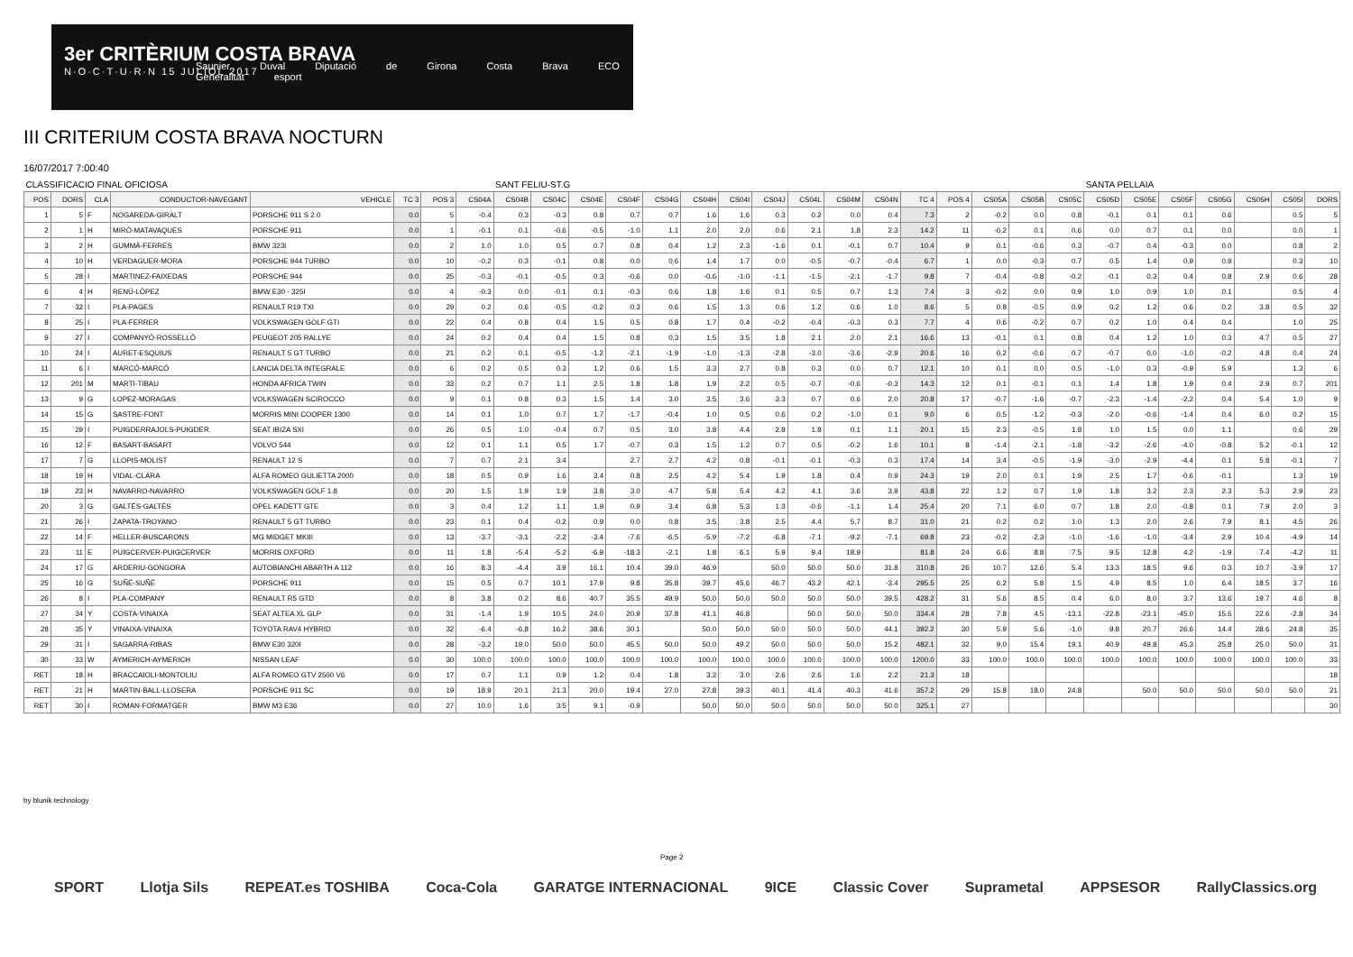3er CRITÈRIUM COSTA BRAVA
N·O·C·T·U·R·N 15 JULIOL 2017
Saunier Duval Diputació de Girona Costa Brava ECO Generalitat esport
III CRITERIUM COSTA BRAVA NOCTURN
16/07/2017 7:00:40
| CLASSIFICACIO FINAL OFICIOSA | | | | | | | | SANT FELIU-ST.G | | | | | | | | | | | | | | | | SANTA PELLAIA | | | | | | |
| POS | DORS | CLA | CONDUCTOR-NAVEGANT | VEHICLE | TC 3 | POS 3 | CS04A | CS04B | CS04C | CS04E | CS04F | CS04G | CS04H | CS04I | CS04J | CS04L | CS04M | CS04N | TC 4 | POS 4 | CS05A | CS05B | CS05C | CS05D | CS05E | CS05F | CS05G | CS05H | CS05I | DORS |
| 1 | 5 | F | NOGAREDA-GIRALT | PORSCHE 911 S 2.0 | 0.0 | 5 | -0.4 | 0.3 | -0.3 | 0.8 | 0.7 | 0.7 | 1.6 | 1.6 | 0.3 | 0.2 | 0.0 | 0.4 | 7.3 | 2 | -0.2 | 0.0 | 0.8 | -0.1 | 0.1 | 0.1 | 0.6 | | 0.5 | 5 |
| 2 | 1 | H | MIRÓ-MATAVAQUES | PORSCHE 911 | 0.0 | 1 | -0.1 | 0.1 | -0.6 | -0.5 | -1.0 | 1.1 | 2.0 | 2.0 | 0.6 | 2.1 | 1.8 | 2.3 | 14.2 | 11 | -0.2 | 0.1 | 0.6 | 0.0 | 0.7 | 0.1 | 0.0 | | 0.0 | 1 |
| 3 | 2 | H | GUMMÀ-FERRES | BMW 323I | 0.0 | 2 | 1.0 | 1.0 | 0.5 | 0.7 | 0.8 | 0.4 | 1.2 | 2.3 | -1.6 | 0.1 | -0.1 | 0.7 | 10.4 | 9 | 0.1 | -0.6 | 0.3 | -0.7 | 0.4 | -0.3 | 0.0 | | 0.8 | 2 |
| 4 | 10 | H | VERDAGUER-MORA | PORSCHE 944 TURBO | 0.0 | 10 | -0.2 | 0.3 | -0.1 | 0.8 | 0.0 | 0.6 | 1.4 | 1.7 | 0.0 | -0.5 | -0.7 | -0.4 | 6.7 | 1 | 0.0 | -0.3 | 0.7 | 0.5 | 1.4 | 0.9 | 0.9 | | 0.3 | 10 |
| 5 | 28 | I | MARTINEZ-FAIXEDAS | PORSCHE 944 | 0.0 | 25 | -0.3 | -0.1 | -0.5 | 0.3 | -0.6 | 0.0 | -0.6 | -1.0 | -1.1 | -1.5 | -2.1 | -1.7 | 9.8 | 7 | -0.4 | -0.8 | -0.2 | -0.1 | 0.3 | 0.4 | 0.8 | 2.9 | 0.6 | 28 |
| 6 | 4 | H | RENÚ-LÓPEZ | BMW E30 - 325I | 0.0 | 4 | -0.3 | 0.0 | -0.1 | 0.1 | -0.3 | 0.6 | 1.8 | 1.6 | 0.1 | 0.5 | 0.7 | 1.3 | 7.4 | 3 | -0.2 | 0.0 | 0.9 | 1.0 | 0.9 | 1.0 | 0.1 | | 0.5 | 4 |
| 7 | 32 | I | PLA-PAGES | RENAULT R19 TXI | 0.0 | 29 | 0.2 | 0.6 | -0.5 | -0.2 | 0.3 | 0.6 | 1.5 | 1.3 | 0.6 | 1.2 | 0.6 | 1.0 | 8.6 | 5 | 0.8 | -0.5 | 0.9 | 0.2 | 1.2 | 0.6 | 0.2 | 3.8 | 0.5 | 32 |
| 8 | 25 | I | PLA-FERRER | VOLKSWAGEN GOLF GTI | 0.0 | 22 | 0.4 | 0.8 | 0.4 | 1.5 | 0.5 | 0.8 | 1.7 | 0.4 | -0.2 | -0.4 | -0.3 | 0.3 | 7.7 | 4 | 0.6 | -0.2 | 0.7 | 0.2 | 1.0 | 0.4 | 0.4 | | 1.0 | 25 |
| 9 | 27 | I | COMPANYÓ-ROSSELLÓ | PEUGEOT 205 RALLYE | 0.0 | 24 | 0.2 | 0.4 | 0.4 | 1.5 | 0.8 | 0.3 | 1.5 | 3.5 | 1.8 | 2.1 | 2.0 | 2.1 | 16.6 | 13 | -0.1 | 0.1 | 0.8 | 0.4 | 1.2 | 1.0 | 0.3 | 4.7 | 0.5 | 27 |
| 10 | 24 | I | AURET-ESQUIUS | RENAULT 5 GT TURBO | 0.0 | 21 | 0.2 | 0.1 | -0.5 | -1.2 | -2.1 | -1.9 | -1.0 | -1.3 | -2.8 | -3.0 | -3.6 | -2.9 | 20.6 | 16 | 0.2 | -0.6 | 0.7 | -0.7 | 0.0 | -1.0 | -0.2 | 4.8 | 0.4 | 24 |
| 11 | 6 | I | MARCÓ-MARCÓ | LANCIA DELTA INTEGRALE | 0.0 | 6 | 0.2 | 0.5 | 0.3 | 1.2 | 0.6 | 1.5 | 3.3 | 2.7 | 0.8 | 0.3 | 0.0 | 0.7 | 12.1 | 10 | 0.1 | 0.0 | 0.5 | -1.0 | 0.3 | -0.9 | 5.9 | | 1.3 | 6 |
| 12 | 201 | M | MARTI-TIBAU | HONDA AFRICA TWIN | 0.0 | 33 | 0.2 | 0.7 | 1.1 | 2.5 | 1.8 | 1.8 | 1.9 | 2.2 | 0.5 | -0.7 | -0.6 | -0.3 | 14.3 | 12 | 0.1 | -0.1 | 0.1 | 1.4 | 1.8 | 1.9 | 0.4 | 2.9 | 0.7 | 201 |
| 13 | 9 | G | LOPEZ-MORAGAS | VOLKSWAGEN SCIROCCO | 0.0 | 9 | 0.1 | 0.8 | 0.3 | 1.5 | 1.4 | 3.0 | 3.5 | 3.6 | 3.3 | 0.7 | 0.6 | 2.0 | 20.8 | 17 | -0.7 | -1.6 | -0.7 | -2.3 | -1.4 | -2.2 | 0.4 | 5.4 | 1.0 | 9 |
| 14 | 15 | G | SASTRE-FONT | MORRIS MINI COOPER 1300 | 0.0 | 14 | 0.1 | 1.0 | 0.7 | 1.7 | -1.7 | -0.4 | 1.0 | 0.5 | 0.6 | 0.2 | -1.0 | 0.1 | 9.0 | 6 | 0.5 | -1.2 | -0.3 | -2.0 | -0.6 | -1.4 | 0.4 | 6.0 | 0.2 | 15 |
| 15 | 29 | I | PUIGDERRAJOLS-PUIGDER. | SEAT IBIZA SXI | 0.0 | 26 | 0.5 | 1.0 | -0.4 | 0.7 | 0.5 | 3.0 | 3.8 | 4.4 | 2.8 | 1.8 | 0.1 | 1.1 | 20.1 | 15 | 2.3 | -0.5 | 1.8 | 1.0 | 1.5 | 0.0 | 1.1 | | 0.6 | 29 |
| 16 | 12 | F | BASART-BASART | VOLVO 544 | 0.0 | 12 | 0.1 | 1.1 | 0.5 | 1.7 | -0.7 | 0.3 | 1.5 | 1.2 | 0.7 | 0.5 | -0.2 | 1.6 | 10.1 | 8 | -1.4 | -2.1 | -1.8 | -3.2 | -2.6 | -4.0 | -0.8 | 5.2 | -0.1 | 12 |
| 17 | 7 | G | LLOPIS-MOLIST | RENAULT 12 S | 0.0 | 7 | 0.7 | 2.1 | 3.4 | | 2.7 | 2.7 | 4.2 | 0.8 | -0.1 | -0.1 | -0.3 | 0.3 | 17.4 | 14 | 3.4 | -0.5 | -1.9 | -3.0 | -2.9 | -4.4 | 0.1 | 5.8 | -0.1 | 7 |
| 18 | 19 | H | VIDAL-CLARA | ALFA ROMEO GULIETTA 2000 | 0.0 | 18 | 0.5 | 0.9 | 1.6 | 3.4 | 0.8 | 2.5 | 4.2 | 5.4 | 1.9 | 1.8 | 0.4 | 0.9 | 24.3 | 19 | 2.0 | 0.1 | 1.9 | 2.5 | 1.7 | -0.6 | -0.1 | | 1.3 | 19 |
| 19 | 23 | H | NAVARRO-NAVARRO | VOLKSWAGEN GOLF 1.8 | 0.0 | 20 | 1.5 | 1.9 | 1.9 | 3.8 | 3.0 | 4.7 | 5.8 | 5.4 | 4.2 | 4.1 | 3.6 | 3.9 | 43.8 | 22 | 1.2 | 0.7 | 1.9 | 1.8 | 3.2 | 2.3 | 2.3 | 5.3 | 2.9 | 23 |
| 20 | 3 | G | GALTÉS-GALTÉS | OPEL KADETT GTE | 0.0 | 3 | 0.4 | 1.2 | 1.1 | 1.9 | 0.9 | 3.4 | 6.8 | 5.3 | 1.3 | -0.6 | -1.1 | 1.4 | 25.4 | 20 | 7.1 | 6.0 | 0.7 | 1.8 | 2.0 | -0.8 | 0.1 | 7.9 | 2.0 | 3 |
| 21 | 26 | I | ZAPATA-TROYANO | RENAULT 5 GT TURBO | 0.0 | 23 | 0.1 | 0.4 | -0.2 | 0.9 | 0.0 | 0.8 | 3.5 | 3.8 | 2.5 | 4.4 | 5.7 | 8.7 | 31.0 | 21 | 0.2 | 0.2 | 1.0 | 1.3 | 2.0 | 2.6 | 7.9 | 8.1 | 4.5 | 26 |
| 22 | 14 | F | HELLER-BUSCARONS | MG MIDGET MKIII | 0.0 | 13 | -3.7 | -3.1 | -2.2 | -3.4 | -7.6 | -6.5 | -5.9 | -7.2 | -6.8 | -7.1 | -9.2 | -7.1 | 69.8 | 23 | -0.2 | -2.3 | -1.0 | -1.6 | -1.0 | -3.4 | 2.9 | 10.4 | -4.9 | 14 |
| 23 | 11 | E | PUIGCERVER-PUIGCERVER | MORRIS OXFORD | 0.0 | 11 | 1.8 | -5.4 | -5.2 | -6.9 | -18.3 | -2.1 | 1.8 | 6.1 | 5.9 | 9.4 | 18.9 | | 81.8 | 24 | 6.6 | 8.8 | 7.5 | 9.5 | 12.8 | 4.2 | -1.9 | 7.4 | -4.2 | 11 |
| 24 | 17 | G | ARDERIU-GONGORA | AUTOBIANCHI ABARTH A 112 | 0.0 | 16 | 8.3 | -4.4 | 3.9 | 16.1 | 10.4 | 39.0 | 46.9 | | 50.0 | 50.0 | 50.0 | 31.8 | 310.8 | 26 | 10.7 | 12.6 | 5.4 | 13.3 | 18.5 | 9.6 | 0.3 | 10.7 | -3.9 | 17 |
| 25 | 16 | G | SUÑÉ-SUÑÉ | PORSCHE 911 | 0.0 | 15 | 0.5 | 0.7 | 10.1 | 17.9 | 9.8 | 35.8 | 39.7 | 45.6 | 46.7 | 43.2 | 42.1 | -3.4 | 295.5 | 25 | 6.2 | 5.8 | 1.5 | 4.9 | 8.5 | 1.0 | 6.4 | 18.5 | 3.7 | 16 |
| 26 | 8 | I | PLA-COMPANY | RENAULT R5 GTD | 0.0 | 8 | 3.8 | 0.2 | 8.6 | 40.7 | 35.5 | 49.9 | 50.0 | 50.0 | 50.0 | 50.0 | 50.0 | 39.5 | 428.2 | 31 | 5.6 | 8.5 | 0.4 | 6.0 | 8.0 | 3.7 | 13.6 | 19.7 | 4.6 | 8 |
| 27 | 34 | Y | COSTA-VINAIXA | SEAT ALTEA XL GLP | 0.0 | 31 | -1.4 | 1.9 | 10.5 | 24.0 | 20.9 | 37.8 | 41.1 | 46.8 | | 50.0 | 50.0 | 50.0 | 334.4 | 28 | 7.8 | 4.5 | -13.1 | -22.8 | -23.1 | -45.0 | 15.6 | 22.6 | -2.8 | 34 |
| 28 | 35 | Y | VINAIXA-VINAIXA | TOYOTA RAV4 HYBRID | 0.0 | 32 | -6.4 | -6.8 | 16.2 | 38.6 | 30.1 | | 50.0 | 50.0 | 50.0 | 50.0 | 50.0 | 44.1 | 392.2 | 30 | 5.9 | 5.6 | -1.0 | 9.8 | 20.7 | 26.6 | 14.4 | 28.6 | 24.8 | 35 |
| 29 | 31 | I | SAGARRA-RIBAS | BMW E30 320I | 0.0 | 28 | -3.2 | 19.0 | 50.0 | 50.0 | 45.5 | 50.0 | 50.0 | 49.2 | 50.0 | 50.0 | 50.0 | 15.2 | 482.1 | 32 | 9.0 | 15.4 | 19.1 | 40.9 | 49.8 | 45.3 | 25.8 | 25.0 | 50.0 | 31 |
| 30 | 33 | W | AYMERICH-AYMERICH | NISSAN LEAF | 0.0 | 30 | 100.0 | 100.0 | 100.0 | 100.0 | 100.0 | 100.0 | 100.0 | 100.0 | 100.0 | 100.0 | 100.0 | 100.0 | 1200.0 | 33 | 100.0 | 100.0 | 100.0 | 100.0 | 100.0 | 100.0 | 100.0 | 100.0 | 100.0 | 33 |
| RET | 18 | H | BRACCAIOLI-MONTOLIU | ALFA ROMEO GTV 2500 V6 | 0.0 | 17 | 0.7 | 1.1 | 0.9 | 1.2 | 0.4 | 1.8 | 3.2 | 3.0 | 2.6 | 2.6 | 1.6 | 2.2 | 21.3 | 18 | | | | | | | | | | 18 |
| RET | 21 | H | MARTIN-BALL-LLOSERA | PORSCHE 911 SC | 0.0 | 19 | 18.9 | 20.1 | 21.3 | 20.0 | 19.4 | 27.0 | 27.8 | 39.3 | 40.1 | 41.4 | 40.3 | 41.6 | 357.2 | 29 | 15.8 | 18.0 | 24.8 | | 50.0 | 50.0 | 50.0 | 50.0 | 50.0 | 21 |
| RET | 30 | I | ROMAN-FORMATGER | BMW M3 E36 | 0.0 | 27 | 10.0 | 1.6 | 3.5 | 9.1 | -0.9 | | 50.0 | 50.0 | 50.0 | 50.0 | 50.0 | 50.0 | 325.1 | 27 | | | | | | | | | | 30 |
by blunik technology
Page 2
SPORT Llotja Sils REPEAT.es TOSHIBA Coca-Cola GARATGE INTERNACIONAL 9ICE Classic Cover Suprametal APPSESOR RallyClassics.org